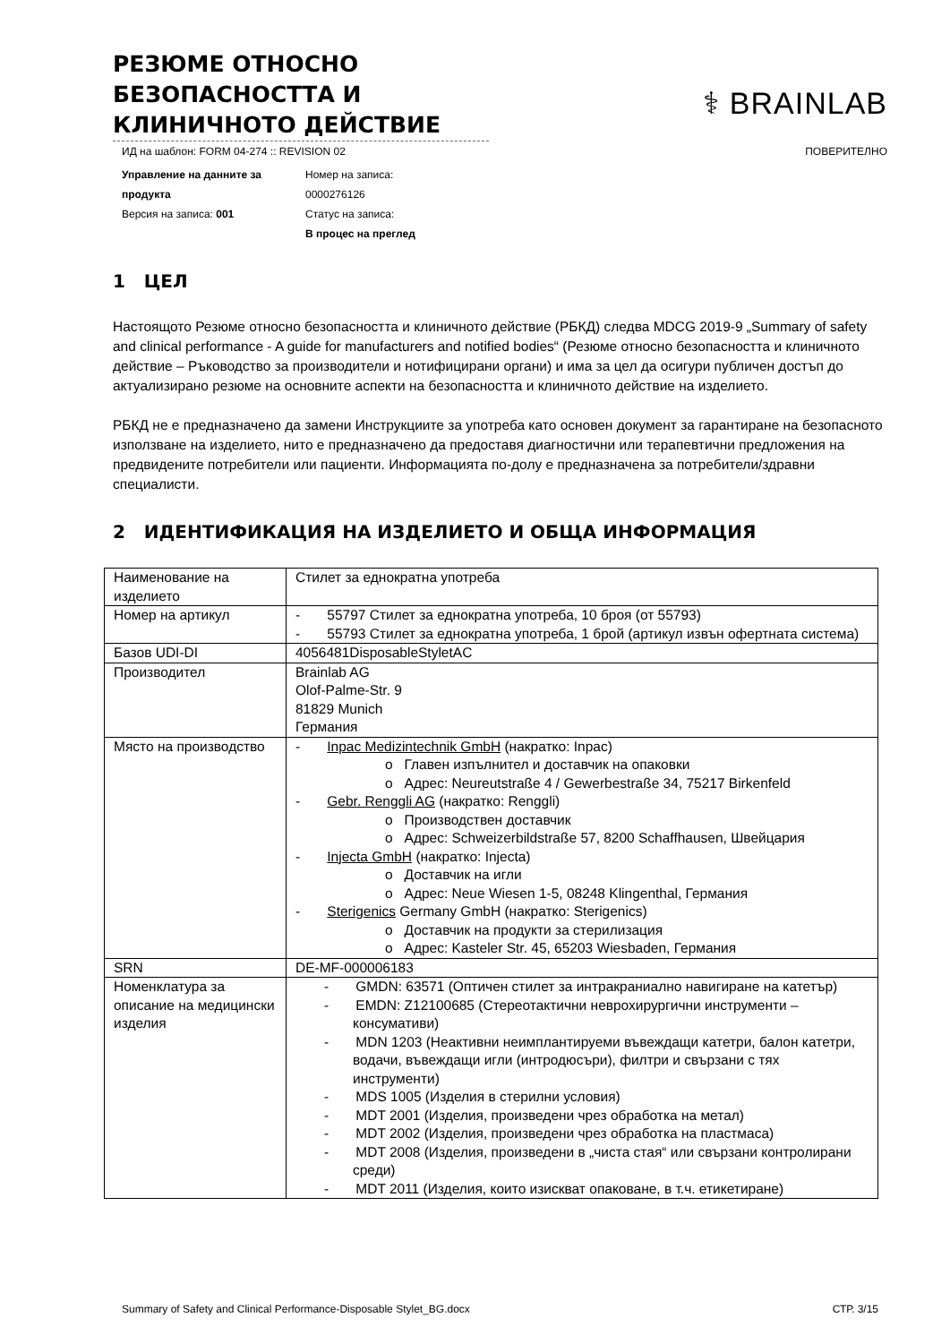РЕЗЮМЕ ОТНОСНО БЕЗОПАСНОСТТА И КЛИНИЧНОТО ДЕЙСТВИЕ
⚕ BRAINLAB
ИД на шаблон: FORM 04-274 :: REVISION 02 ПОВЕРИТЕЛНО
Управление на данните за продукта
Версия на записа: 001
Номер на записа:
0000276126
Статус на записа:
В процес на преглед
1 ЦЕЛ
Настоящото Резюме относно безопасността и клиничното действие (РБКД) следва MDCG 2019-9 „Summary of safety and clinical performance - A guide for manufacturers and notified bodies“ (Резюме относно безопасността и клиничното действие – Ръководство за производители и нотифицирани органи) и има за цел да осигури публичен достъп до актуализирано резюме на основните аспекти на безопасността и клиничното действие на изделието.
РБКД не е предназначено да замени Инструкциите за употреба като основен документ за гарантиране на безопасното използване на изделието, нито е предназначено да предоставя диагностични или терапевтични предложения на предвидените потребители или пациенти. Информацията по-долу е предназначена за потребители/здравни специалисти.
2 ИДЕНТИФИКАЦИЯ НА ИЗДЕЛИЕТО И ОБЩА ИНФОРМАЦИЯ
| Наименование на изделието | Стилет за еднократна употреба |
| Номер на артикул | - 55797 Стилет за еднократна употреба, 10 броя (от 55793) - 55793 Стилет за еднократна употреба, 1 брой (артикул извън офертната система) |
| Базов UDI-DI | 4056481DisposableStyletAC |
| Производител | Brainlab AG Olof-Palme-Str. 9 81829 Munich Германия |
| Място на производство | - Inpac Medizintechnik GmbH (накратко: Inpac) o Главен изпълнител и доставчик на опаковки o Адрес: Neureutstraße 4 / Gewerbestraße 34, 75217 Birkenfeld - Gebr. Renggli AG (накратко: Renggli) o Производствен доставчик o Адрес: Schweizerbildstraße 57, 8200 Schaffhausen, Швейцария - Injecta GmbH (накратко: Injecta) o Доставчик на игли o Адрес: Neue Wiesen 1-5, 08248 Klingenthal, Германия - Sterigenics Germany GmbH (накратко: Sterigenics) o Доставчик на продукти за стерилизация o Адрес: Kasteler Str. 45, 65203 Wiesbaden, Германия |
| SRN | DE-MF-000006183 |
| Номенклатура за описание на медицински изделия | - GMDN: 63571 (Оптичен стилет за интракраниално навигиране на катетър) - EMDN: Z12100685 (Стереотактични неврохирургични инструменти – консумативи) - MDN 1203 (Неактивни неимплантируеми въвеждащи катетри, балон катетри, водачи, въвеждащи игли (интродюсъри), филтри и свързани с тях инструменти) - MDS 1005 (Изделия в стерилни условия) - MDT 2001 (Изделия, произведени чрез обработка на метал) - MDT 2002 (Изделия, произведени чрез обработка на пластмаса) - MDT 2008 (Изделия, произведени в „чиста стая“ или свързани контролирани среди) - MDT 2011 (Изделия, които изискват опаковане, в т.ч. етикетиране) |
Summary of Safety and Clinical Performance-Disposable Stylet_BG.docx СТР. 3/15